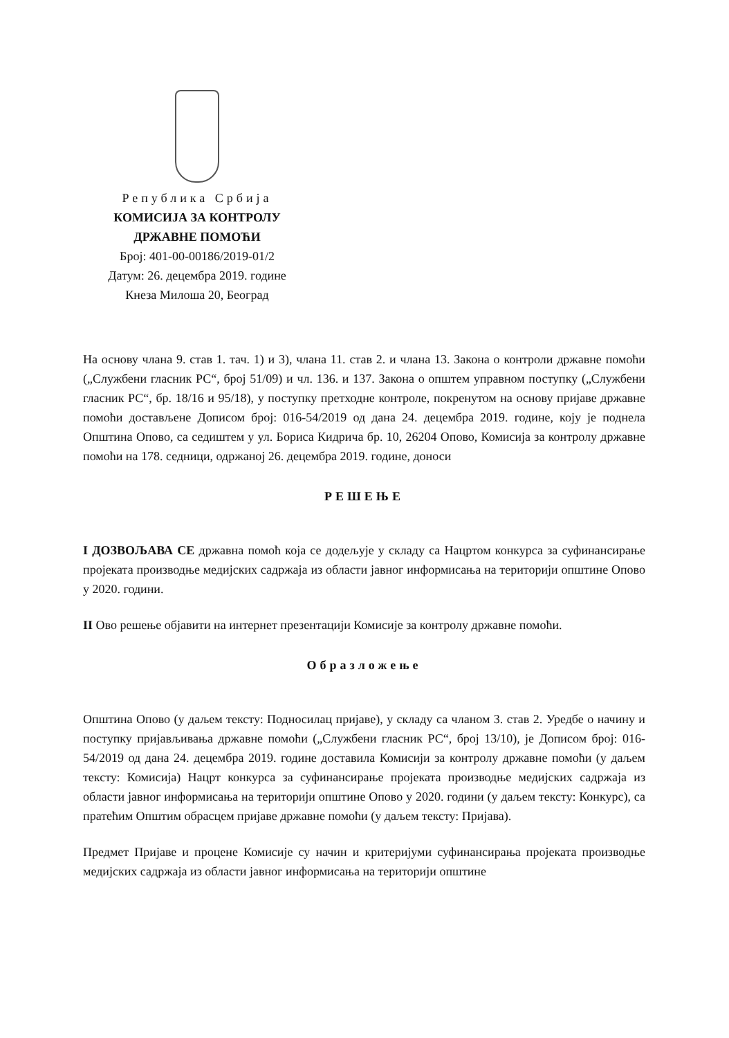Република Србија
КОМИСИЈА ЗА КОНТРОЛУ
ДРЖАВНЕ ПОМОЋИ
Број: 401-00-00186/2019-01/2
Датум: 26. децембра 2019. године
Кнеза Милоша 20, Београд
На основу члана 9. став 1. тач. 1) и 3), члана 11. став 2. и члана 13. Закона о контроли државне помоћи („Службени гласник РС“, број 51/09) и чл. 136. и 137. Закона о општем управном поступку („Службени гласник РС“, бр. 18/16 и 95/18), у поступку претходне контроле, покренутом на основу пријаве државне помоћи достављене Дописом број: 016-54/2019 од дана 24. децембра 2019. године, коју је поднела Општина Опово, са седиштем у ул. Бориса Кидрича бр. 10, 26204 Опово, Комисија за контролу државне помоћи на 178. седници, одржаној 26. децембра 2019. године, доноси
РЕШЕЊЕ
I ДОЗВОЉАВА СЕ државна помоћ која се додељује у складу са Нацртом конкурса за суфинансирање пројеката производње медијских садржаја из области јавног информисања на територији општине Опово у 2020. години.
II Ово решење објавити на интернет презентацији Комисије за контролу државне помоћи.
Образложење
Општина Опово (у даљем тексту: Подносилац пријаве), у складу са чланом 3. став 2. Уредбе о начину и поступку пријављивања државне помоћи („Службени гласник РС“, број 13/10), је Дописом број: 016-54/2019 од дана 24. децембра 2019. године доставила Комисији за контролу државне помоћи (у даљем тексту: Комисија) Нацрт конкурса за суфинансирање пројеката производње медијских садржаја из области јавног информисања на територији општине Опово у 2020. години (у даљем тексту: Конкурс), са пратећим Општим обрасцем пријаве државне помоћи (у даљем тексту: Пријава).
Предмет Пријаве и процене Комисије су начин и критеријуми суфинансирања пројеката производње медијских садржаја из области јавног информисања на територији општине